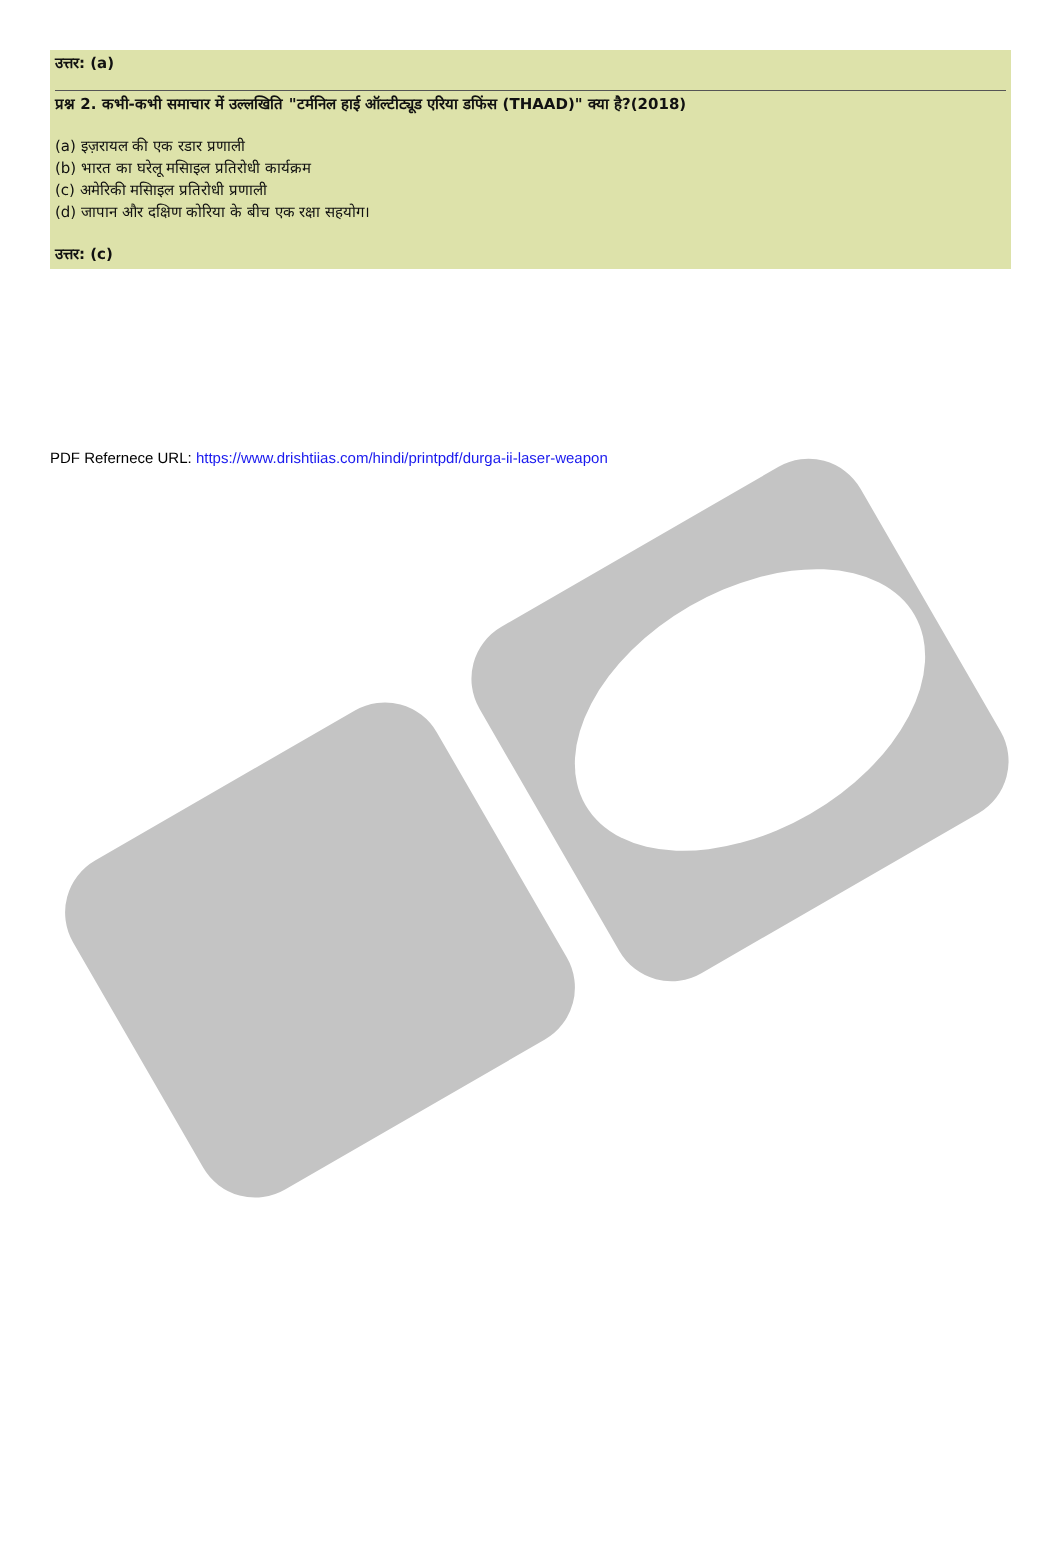उत्तर: (a)
प्रश्न 2. कभी-कभी समाचार में उल्लखिति "टर्मनिल हाई ऑल्टीट्यूड एरिया डफिंस (THAAD)" क्या है?(2018)
(a) इज़रायल की एक रडार प्रणाली
(b) भारत का घरेलू मसािइल प्रतिरोधी कार्यक्रम
(c) अमेरिकी मसािइल प्रतिरोधी प्रणाली
(d) जापान और दक्षिण कोरिया के बीच एक रक्षा सहयोग।
उत्तर: (c)
PDF Refernece URL: https://www.drishtiias.com/hindi/printpdf/durga-ii-laser-weapon